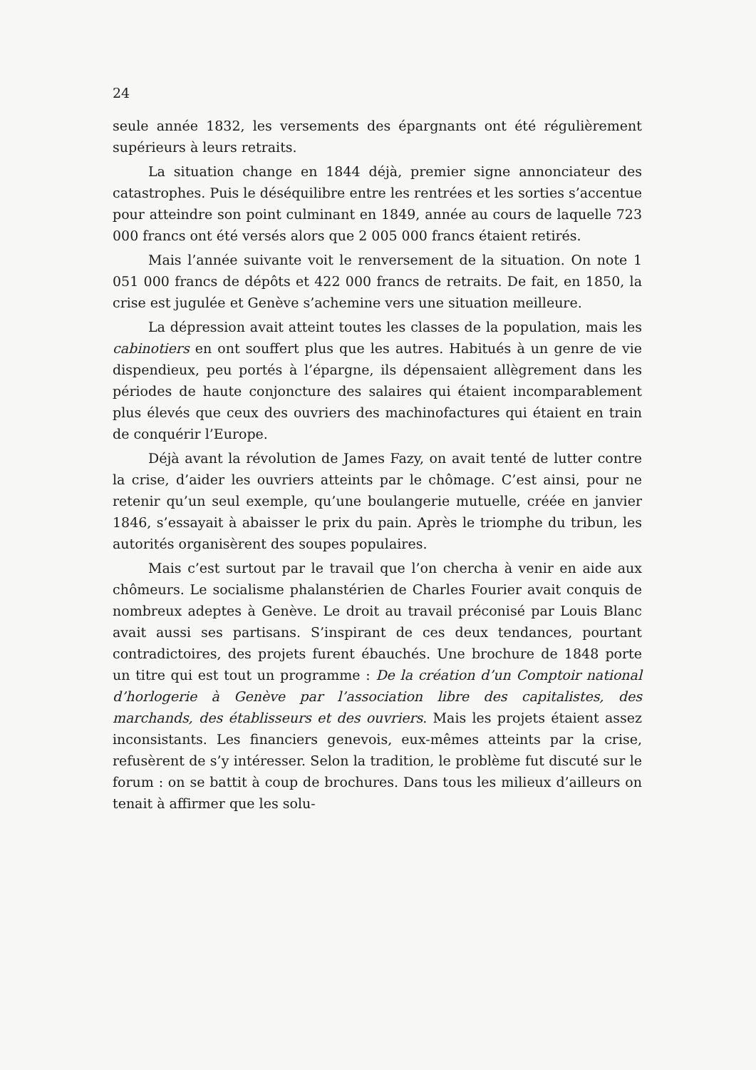24
seule année 1832, les versements des épargnants ont été régulièrement supérieurs à leurs retraits.
La situation change en 1844 déjà, premier signe annonciateur des catastrophes. Puis le déséquilibre entre les rentrées et les sorties s’accentue pour atteindre son point culminant en 1849, année au cours de laquelle 723 000 francs ont été versés alors que 2 005 000 francs étaient retirés.
Mais l’année suivante voit le renversement de la situation. On note 1 051 000 francs de dépôts et 422 000 francs de retraits. De fait, en 1850, la crise est jugulée et Genève s’achemine vers une situation meilleure.
La dépression avait atteint toutes les classes de la population, mais les cabinotiers en ont souffert plus que les autres. Habitués à un genre de vie dispendieux, peu portés à l’épargne, ils dépensaient allègrement dans les périodes de haute conjoncture des salaires qui étaient incomparablement plus élevés que ceux des ouvriers des machinofactures qui étaient en train de conquérir l’Europe.
Déjà avant la révolution de James Fazy, on avait tenté de lutter contre la crise, d’aider les ouvriers atteints par le chômage. C’est ainsi, pour ne retenir qu’un seul exemple, qu’une boulangerie mutuelle, créée en janvier 1846, s’essayait à abaisser le prix du pain. Après le triomphe du tribun, les autorités organisèrent des soupes populaires.
Mais c’est surtout par le travail que l’on chercha à venir en aide aux chômeurs. Le socialisme phalanstérien de Charles Fourier avait conquis de nombreux adeptes à Genève. Le droit au travail préconisé par Louis Blanc avait aussi ses partisans. S’inspirant de ces deux tendances, pourtant contradictoires, des projets furent ébauchés. Une brochure de 1848 porte un titre qui est tout un programme : De la création d’un Comptoir national d’horlogerie à Genève par l’association libre des capitalistes, des marchands, des établisseurs et des ouvriers. Mais les projets étaient assez inconsistants. Les financiers genevois, eux-mêmes atteints par la crise, refusèrent de s’y intéresser. Selon la tradition, le problème fut discuté sur le forum : on se battit à coup de brochures. Dans tous les milieux d’ailleurs on tenait à affirmer que les solu-